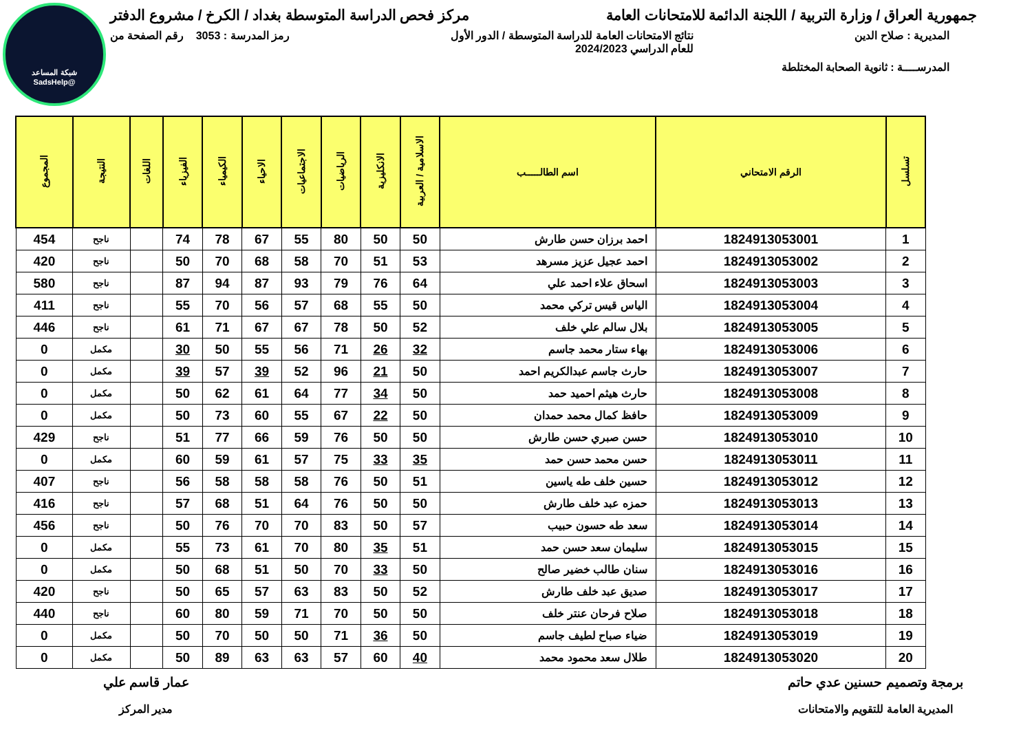شبكة المساعد
@SadsHelp
جمهورية العراق / وزارة التربية / اللجنة الدائمة للامتحانات العامة مركز فحص الدراسة المتوسطة بغداد / الكرخ / مشروع الدفتر
المديرية : صلاح الدين نتائج الامتحانات العامة للدراسة المتوسطة / الدور الأول
للعام الدراسي 2024/2023 رمز المدرسة : 3053 رقم الصفحة من
المدرســــة : ثانوية الصحابة المختلطة
| تسلسل | الرقم الامتحاني | اسم الطالـــــب | الاسلامية / العربية | الانكليزية | الرياضيات | الاجتماعيات | الاحياء | الكيمياء | الفيزياء | اللغات | النتيجة | المجموع |
| --- | --- | --- | --- | --- | --- | --- | --- | --- | --- | --- | --- | --- |
| 1 | 1824913053001 | احمد برزان حسن طارش | 50 | 50 | 80 | 55 | 67 | 78 | 74 | | ناجح | 454 |
| 2 | 1824913053002 | احمد عجيل عزيز مسرهد | 53 | 51 | 70 | 58 | 68 | 70 | 50 | | ناجح | 420 |
| 3 | 1824913053003 | اسحاق علاء احمد علي | 64 | 76 | 79 | 93 | 87 | 94 | 87 | | ناجح | 580 |
| 4 | 1824913053004 | الياس قيس تركي محمد | 50 | 55 | 68 | 57 | 56 | 70 | 55 | | ناجح | 411 |
| 5 | 1824913053005 | بلال سالم علي خلف | 52 | 50 | 78 | 67 | 67 | 71 | 61 | | ناجح | 446 |
| 6 | 1824913053006 | بهاء ستار محمد جاسم | 32 | 26 | 71 | 56 | 55 | 50 | 30 | | مكمل | 0 |
| 7 | 1824913053007 | حارث جاسم عبدالكريم احمد | 50 | 21 | 96 | 52 | 39 | 57 | 39 | | مكمل | 0 |
| 8 | 1824913053008 | حارث هيثم احميد حمد | 50 | 34 | 77 | 64 | 61 | 62 | 50 | | مكمل | 0 |
| 9 | 1824913053009 | حافظ كمال محمد حمدان | 50 | 22 | 67 | 55 | 60 | 73 | 50 | | مكمل | 0 |
| 10 | 1824913053010 | حسن صبري حسن طارش | 50 | 50 | 76 | 59 | 66 | 77 | 51 | | ناجح | 429 |
| 11 | 1824913053011 | حسن محمد حسن حمد | 35 | 33 | 75 | 57 | 61 | 59 | 60 | | مكمل | 0 |
| 12 | 1824913053012 | حسين خلف طه ياسين | 51 | 50 | 76 | 58 | 58 | 58 | 56 | | ناجح | 407 |
| 13 | 1824913053013 | حمزه عبد خلف طارش | 50 | 50 | 76 | 64 | 51 | 68 | 57 | | ناجح | 416 |
| 14 | 1824913053014 | سعد طه حسون حبيب | 57 | 50 | 83 | 70 | 70 | 76 | 50 | | ناجح | 456 |
| 15 | 1824913053015 | سليمان سعد حسن حمد | 51 | 35 | 80 | 70 | 61 | 73 | 55 | | مكمل | 0 |
| 16 | 1824913053016 | سنان طالب خضير صالح | 50 | 33 | 70 | 50 | 51 | 68 | 50 | | مكمل | 0 |
| 17 | 1824913053017 | صديق عبد خلف طارش | 52 | 50 | 83 | 63 | 57 | 65 | 50 | | ناجح | 420 |
| 18 | 1824913053018 | صلاح فرحان عنتر خلف | 50 | 50 | 70 | 71 | 59 | 80 | 60 | | ناجح | 440 |
| 19 | 1824913053019 | ضياء صباح لطيف جاسم | 50 | 36 | 71 | 50 | 50 | 70 | 50 | | مكمل | 0 |
| 20 | 1824913053020 | طلال سعد محمود محمد | 40 | 60 | 57 | 63 | 63 | 89 | 50 | | مكمل | 0 |
برمجة وتصميم حسنين عدي حاتم
المديرية العامة للتقويم والامتحانات
عمار قاسم علي
مدير المركز